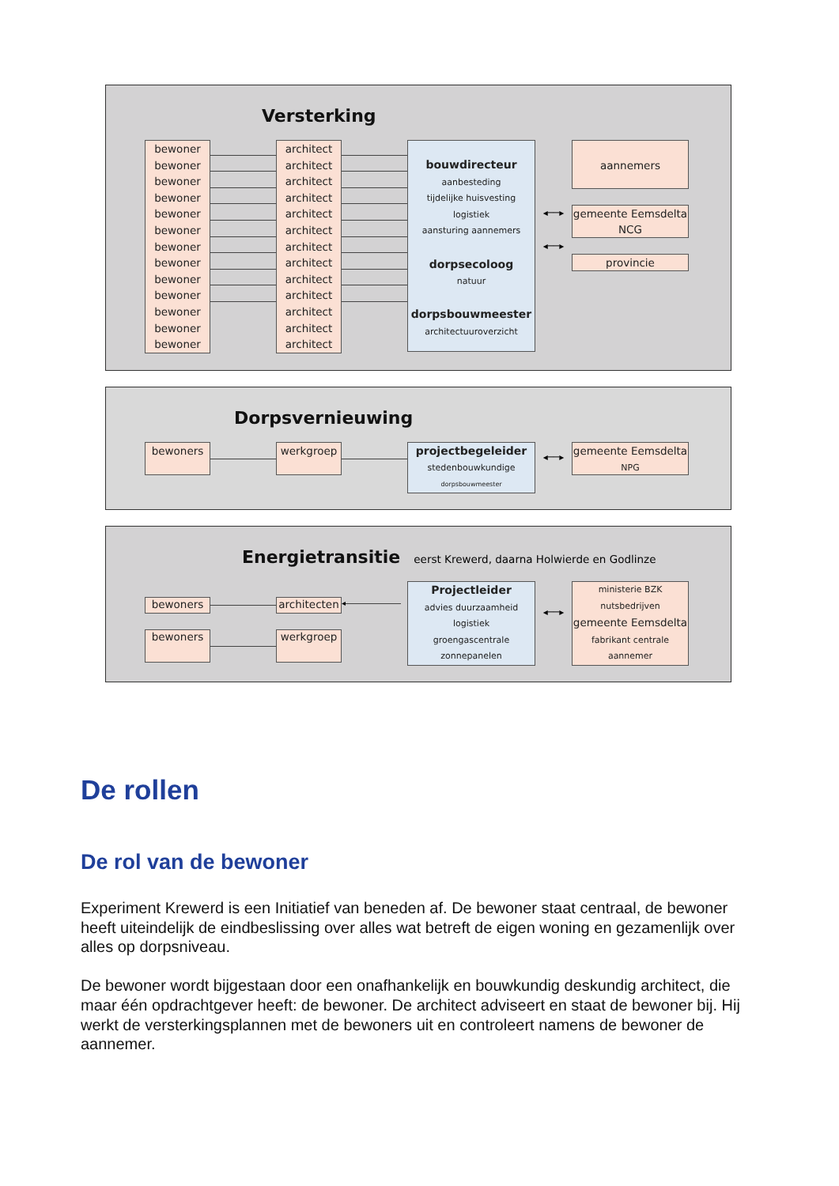Versterking
bewoner
bewoner
bewoner
bewoner
bewoner
bewoner
bewoner
bewoner
bewoner
bewoner
bewoner
bewoner
bewoner
architect
architect
architect
architect
architect
architect
architect
architect
architect
architect
architect
architect
architect
bouwdirecteur
aanbesteding
tijdelijke huisvesting
logistiek
aansturing aannemers
dorpsecoloog
natuur
dorpsbouwmeester
architectuuroverzicht
◂──▸
◂──▸
aannemers
gemeente Eemsdelta
NCG
provincie
Dorpsvernieuwing
bewoners werkgroep
projectbegeleider
stedenbouwkundige
dorpsbouwmeester
◂──▸
gemeente Eemsdelta
NPG
Energietransitie eerst Krewerd, daarna Holwierde en Godlinze
bewoners
bewoners
architecten
werkgroep
◂
Projectleider
advies duurzaamheid
logistiek
groengascentrale
zonnepanelen
◂──▸
ministerie BZK
nutsbedrijven
gemeente Eemsdelta
fabrikant centrale
aannemer
De rollen
De rol van de bewoner
Experiment Krewerd is een Initiatief van beneden af. De bewoner staat centraal, de bewoner heeft uiteindelijk de eindbeslissing over alles wat betreft de eigen woning en gezamenlijk over alles op dorpsniveau.
De bewoner wordt bijgestaan door een onafhankelijk en bouwkundig deskundig architect, die maar één opdrachtgever heeft: de bewoner. De architect adviseert en staat de bewoner bij. Hij werkt de versterkingsplannen met de bewoners uit en controleert namens de bewoner de aannemer.